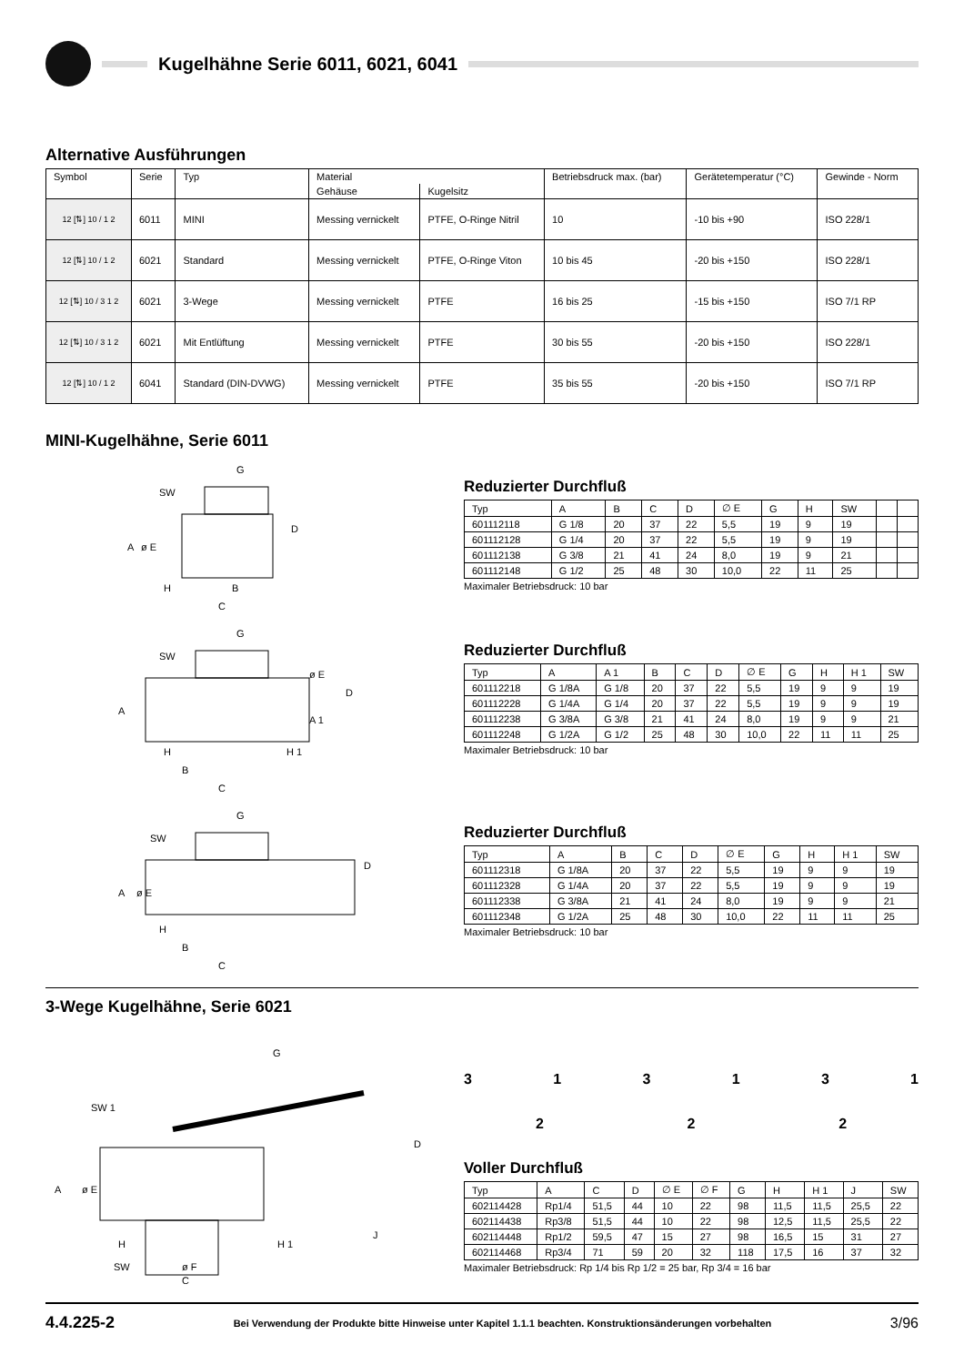Kugelhähne Serie 6011, 6021, 6041
Alternative Ausführungen
| Symbol | Serie | Typ | Material | | Betriebsdruck max. (bar) | Gerätetemperatur (°C) | Gewinde - Norm |
| --- | --- | --- | --- | --- | --- | --- | --- |
| | | | Gehäuse | Kugelsitz | | | |
| 12 [⇅] 10 / 1 2 | 6011 | MINI | Messing vernickelt | PTFE, O-Ringe Nitril | 10 | -10 bis +90 | ISO 228/1 |
| 12 [⇅] 10 / 1 2 | 6021 | Standard | Messing vernickelt | PTFE, O-Ringe Viton | 10 bis 45 | -20 bis +150 | ISO 228/1 |
| 12 [⇅] 10 / 3 1 2 | 6021 | 3-Wege | Messing vernickelt | PTFE | 16 bis 25 | -15 bis +150 | ISO 7/1 RP |
| 12 [⇅] 10 / 3 1 2 | 6021 | Mit Entlüftung | Messing vernickelt | PTFE | 30 bis 55 | -20 bis +150 | ISO 228/1 |
| 12 [⇅] 10 / 1 2 | 6041 | Standard (DIN-DVWG) | Messing vernickelt | PTFE | 35 bis 55 | -20 bis +150 | ISO 7/1 RP |
MINI-Kugelhähne, Serie 6011
G
SW
H
B
C
D
A
ø E
Reduzierter Durchfluß
| Typ | A | B | C | D | ∅ E | G | H | SW | | |
| --- | --- | --- | --- | --- | --- | --- | --- | --- | --- | --- |
| 601112118 | G 1/8 | 20 | 37 | 22 | 5,5 | 19 | 9 | 19 | | |
| 601112128 | G 1/4 | 20 | 37 | 22 | 5,5 | 19 | 9 | 19 | | |
| 601112138 | G 3/8 | 21 | 41 | 24 | 8,0 | 19 | 9 | 21 | | |
| 601112148 | G 1/2 | 25 | 48 | 30 | 10,0 | 22 | 11 | 25 | | |
Maximaler Betriebsdruck: 10 bar
G
SW
H
H 1
B
C
D
ø E
A 1
A
Reduzierter Durchfluß
| Typ | A | A 1 | B | C | D | ∅ E | G | H | H 1 | SW |
| --- | --- | --- | --- | --- | --- | --- | --- | --- | --- | --- |
| 601112218 | G 1/8A | G 1/8 | 20 | 37 | 22 | 5,5 | 19 | 9 | 9 | 19 |
| 601112228 | G 1/4A | G 1/4 | 20 | 37 | 22 | 5,5 | 19 | 9 | 9 | 19 |
| 601112238 | G 3/8A | G 3/8 | 21 | 41 | 24 | 8,0 | 19 | 9 | 9 | 21 |
| 601112248 | G 1/2A | G 1/2 | 25 | 48 | 30 | 10,0 | 22 | 11 | 11 | 25 |
Maximaler Betriebsdruck: 10 bar
G
SW
H
B
C
D
A
ø E
Reduzierter Durchfluß
| Typ | A | B | C | D | ∅ E | G | H | H 1 | SW |
| --- | --- | --- | --- | --- | --- | --- | --- | --- | --- |
| 601112318 | G 1/8A | 20 | 37 | 22 | 5,5 | 19 | 9 | 9 | 19 |
| 601112328 | G 1/4A | 20 | 37 | 22 | 5,5 | 19 | 9 | 9 | 19 |
| 601112338 | G 3/8A | 21 | 41 | 24 | 8,0 | 19 | 9 | 9 | 21 |
| 601112348 | G 1/2A | 25 | 48 | 30 | 10,0 | 22 | 11 | 11 | 25 |
Maximaler Betriebsdruck: 10 bar
3-Wege Kugelhähne, Serie 6021
G
SW 1
D
A
ø E
J
H
H 1
SW
ø F
C
313131
2 2 2
Voller Durchfluß
| Typ | A | C | D | ∅ E | ∅ F | G | H | H 1 | J | SW |
| --- | --- | --- | --- | --- | --- | --- | --- | --- | --- | --- |
| 602114428 | Rp1/4 | 51,5 | 44 | 10 | 22 | 98 | 11,5 | 11,5 | 25,5 | 22 |
| 602114438 | Rp3/8 | 51,5 | 44 | 10 | 22 | 98 | 12,5 | 11,5 | 25,5 | 22 |
| 602114448 | Rp1/2 | 59,5 | 47 | 15 | 27 | 98 | 16,5 | 15 | 31 | 27 |
| 602114468 | Rp3/4 | 71 | 59 | 20 | 32 | 118 | 17,5 | 16 | 37 | 32 |
Maximaler Betriebsdruck: Rp 1/4 bis Rp 1/2 = 25 bar, Rp 3/4 = 16 bar
4.4.225-2 Bei Verwendung der Produkte bitte Hinweise unter Kapitel 1.1.1 beachten. Konstruktionsänderungen vorbehalten 3/96